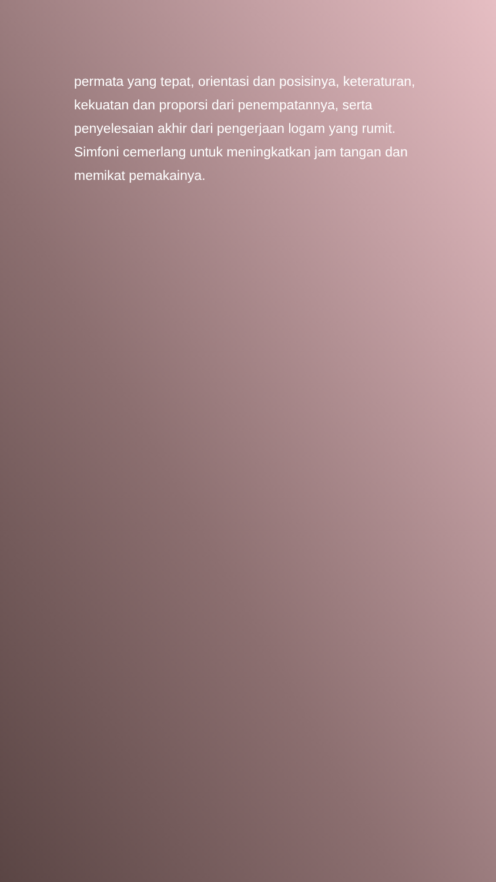permata yang tepat, orientasi dan posisinya, keteraturan, kekuatan dan proporsi dari penempatannya, serta penyelesaian akhir dari pengerjaan logam yang rumit. Simfoni cemerlang untuk meningkatkan jam tangan dan memikat pemakainya.